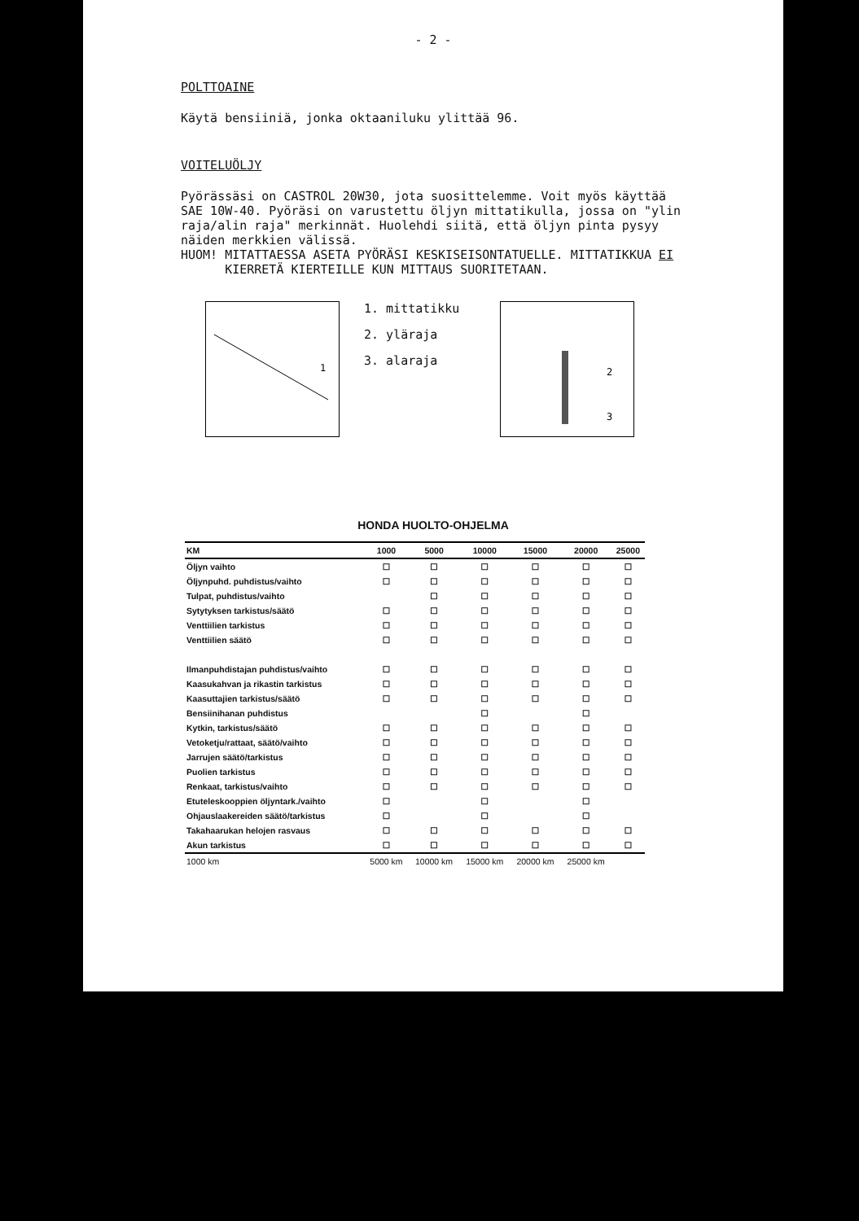- 2 -
POLTTOAINE
Käytä bensiiniä, jonka oktaaniluku ylittää 96.
VOITELUÖLJY
Pyörässäsi on CASTROL 20W30, jota suosittelemme. Voit myös käyttää SAE 10W-40. Pyöräsi on varustettu öljyn mittatikulla, jossa on "ylin raja/alin raja" merkinnät. Huolehdi siitä, että öljyn pinta pysyy näiden merkkien välissä.
HUOM! MITATTAESSA ASETA PYÖRÄSI KESKISEISONTATUELLE. MITTATIKKUA EI
KIERRETÄ KIERTEILLE KUN MITTAUS SUORITETAAN.
1
1. mittatikku
2. yläraja
3. alaraja
2
3
HONDA HUOLTO-OHJELMA
| KM | 1000 | 5000 | 10000 | 15000 | 20000 | 25000 |
| --- | --- | --- | --- | --- | --- | --- |
| Öljyn vaihto | ☐ | ☐ | ☐ | ☐ | ☐ | ☐ |
| Öljynpuhd. puhdistus/vaihto | ☐ | ☐ | ☐ | ☐ | ☐ | ☐ |
| Tulpat, puhdistus/vaihto | | ☐ | ☐ | ☐ | ☐ | ☐ |
| Sytytyksen tarkistus/säätö | ☐ | ☐ | ☐ | ☐ | ☐ | ☐ |
| Venttiilien tarkistus | ☐ | ☐ | ☐ | ☐ | ☐ | ☐ |
| Venttiilien säätö | ☐ | ☐ | ☐ | ☐ | ☐ | ☐ |
| Ilmanpuhdistajan puhdistus/vaihto | ☐ | ☐ | ☐ | ☐ | ☐ | ☐ |
| Kaasukahvan ja rikastin tarkistus | ☐ | ☐ | ☐ | ☐ | ☐ | ☐ |
| Kaasuttajien tarkistus/säätö | ☐ | ☐ | ☐ | ☐ | ☐ | ☐ |
| Bensiinihanan puhdistus | | | ☐ | | ☐ | |
| Kytkin, tarkistus/säätö | ☐ | ☐ | ☐ | ☐ | ☐ | ☐ |
| Vetoketju/rattaat, säätö/vaihto | ☐ | ☐ | ☐ | ☐ | ☐ | ☐ |
| Jarrujen säätö/tarkistus | ☐ | ☐ | ☐ | ☐ | ☐ | ☐ |
| Puolien tarkistus | ☐ | ☐ | ☐ | ☐ | ☐ | ☐ |
| Renkaat, tarkistus/vaihto | ☐ | ☐ | ☐ | ☐ | ☐ | ☐ |
| Etuteleskooppien öljyntark./vaihto | ☐ | | ☐ | | ☐ | |
| Ohjauslaakereiden säätö/tarkistus | ☐ | | ☐ | | ☐ | |
| Takahaarukan helojen rasvaus | ☐ | ☐ | ☐ | ☐ | ☐ | ☐ |
| Akun tarkistus | ☐ | ☐ | ☐ | ☐ | ☐ | ☐ |
| 1000 km | 5000 km | 10000 km | 15000 km | 20000 km | 25000 km | |